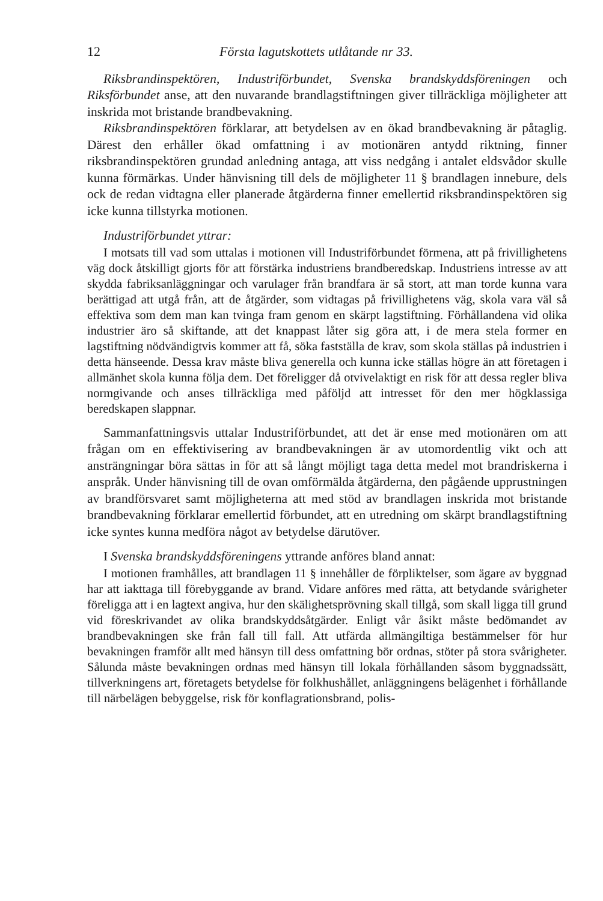12 Första lagutskottets utlåtande nr 33.
Riksbrandinspektören, Industriförbundet, Svenska brandskyddsföreningen och Riksförbundet anse, att den nuvarande brandlagstiftningen giver tillräckliga möjligheter att inskrida mot bristande brandbevakning.
Riksbrandinspektören förklarar, att betydelsen av en ökad brandbevakning är påtaglig. Därest den erhåller ökad omfattning i av motionären antydd riktning, finner riksbrandinspektören grundad anledning antaga, att viss nedgång i antalet eldsvådor skulle kunna förmärkas. Under hänvisning till dels de möjligheter 11 § brandlagen innebure, dels ock de redan vidtagna eller planerade åtgärderna finner emellertid riksbrandinspektören sig icke kunna tillstyrka motionen.
Industriförbundet yttrar:
I motsats till vad som uttalas i motionen vill Industriförbundet förmena, att på frivillighetens väg dock åtskilligt gjorts för att förstärka industriens brandberedskap. Industriens intresse av att skydda fabriksanläggningar och varulager från brandfara är så stort, att man torde kunna vara berättigad att utgå från, att de åtgärder, som vidtagas på frivillighetens väg, skola vara väl så effektiva som dem man kan tvinga fram genom en skärpt lagstiftning. Förhållandena vid olika industrier äro så skiftande, att det knappast låter sig göra att, i de mera stela former en lagstiftning nödvändigtvis kommer att få, söka fastställa de krav, som skola ställas på industrien i detta hänseende. Dessa krav måste bliva generella och kunna icke ställas högre än att företagen i allmänhet skola kunna följa dem. Det föreligger då otvivelaktigt en risk för att dessa regler bliva normgivande och anses tillräckliga med påföljd att intresset för den mer högklassiga beredskapen slappnar.
Sammanfattningsvis uttalar Industriförbundet, att det är ense med motionären om att frågan om en effektivisering av brandbevakningen är av utomordentlig vikt och att ansträngningar böra sättas in för att så långt möjligt taga detta medel mot brandriskerna i anspråk. Under hänvisning till de ovan omförmälda åtgärderna, den pågående upprustningen av brandförsvaret samt möjligheterna att med stöd av brandlagen inskrida mot bristande brandbevakning förklarar emellertid förbundet, att en utredning om skärpt brandlagstiftning icke syntes kunna medföra något av betydelse därutöver.
I Svenska brandskyddsföreningens yttrande anföres bland annat:
I motionen framhålles, att brandlagen 11 § innehåller de förpliktelser, som ägare av byggnad har att iakttaga till förebyggande av brand. Vidare anföres med rätta, att betydande svårigheter föreligga att i en lagtext angiva, hur den skälighetsprövning skall tillgå, som skall ligga till grund vid föreskrivandet av olika brandskyddsåtgärder. Enligt vår åsikt måste bedömandet av brandbevakningen ske från fall till fall. Att utfärda allmängiltiga bestämmelser för hur bevakningen framför allt med hänsyn till dess omfattning bör ordnas, stöter på stora svårigheter. Sålunda måste bevakningen ordnas med hänsyn till lokala förhållanden såsom byggnadssätt, tillverkningens art, företagets betydelse för folkhushållet, anläggningens belägenhet i förhållande till närbelägen bebyggelse, risk för konflagrationsbrand, polis-